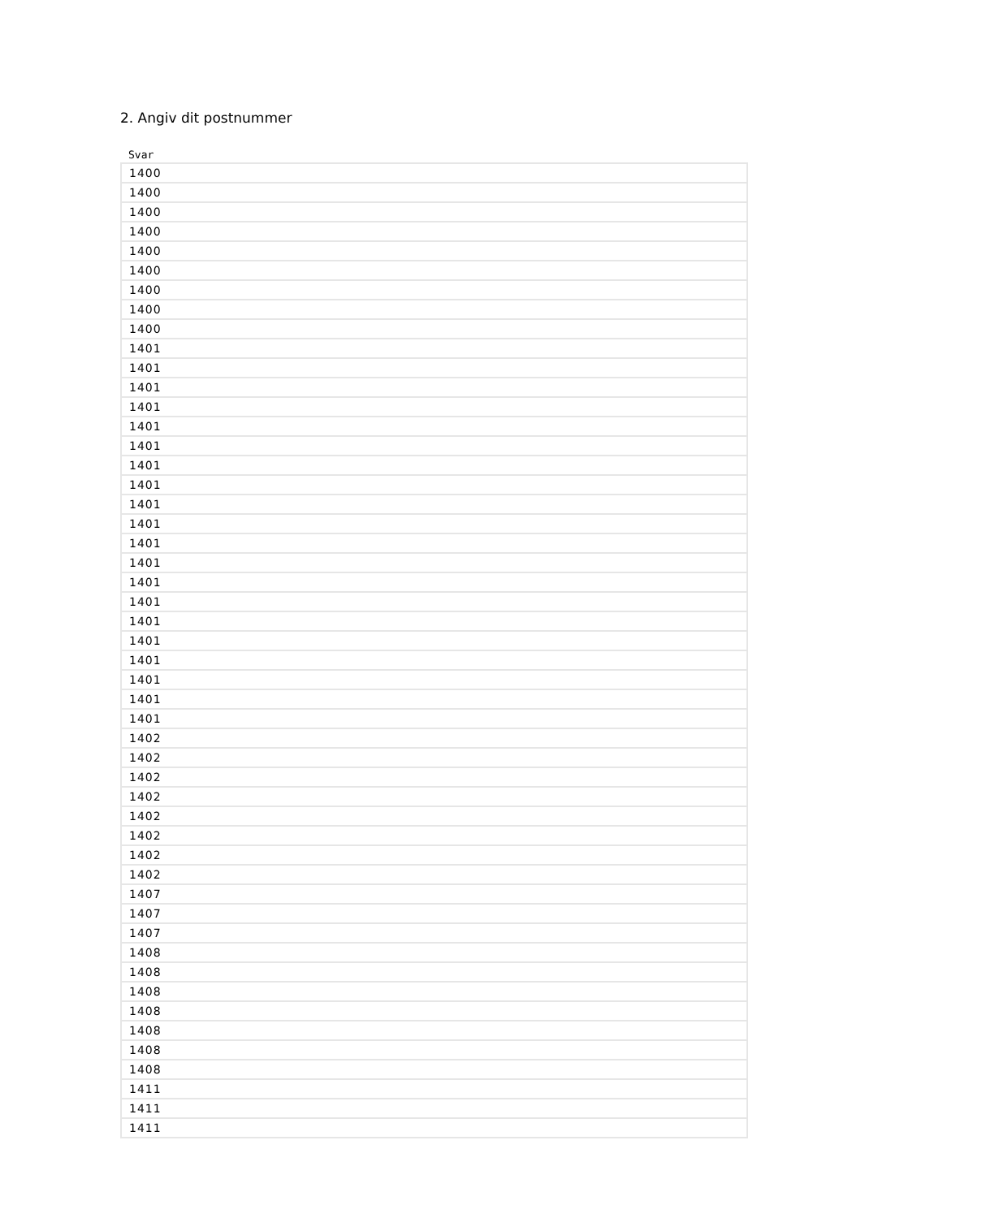2. Angiv dit postnummer
Svar
| 1400 |
| 1400 |
| 1400 |
| 1400 |
| 1400 |
| 1400 |
| 1400 |
| 1400 |
| 1400 |
| 1401 |
| 1401 |
| 1401 |
| 1401 |
| 1401 |
| 1401 |
| 1401 |
| 1401 |
| 1401 |
| 1401 |
| 1401 |
| 1401 |
| 1401 |
| 1401 |
| 1401 |
| 1401 |
| 1401 |
| 1401 |
| 1401 |
| 1401 |
| 1402 |
| 1402 |
| 1402 |
| 1402 |
| 1402 |
| 1402 |
| 1402 |
| 1402 |
| 1407 |
| 1407 |
| 1407 |
| 1408 |
| 1408 |
| 1408 |
| 1408 |
| 1408 |
| 1408 |
| 1408 |
| 1411 |
| 1411 |
| 1411 |